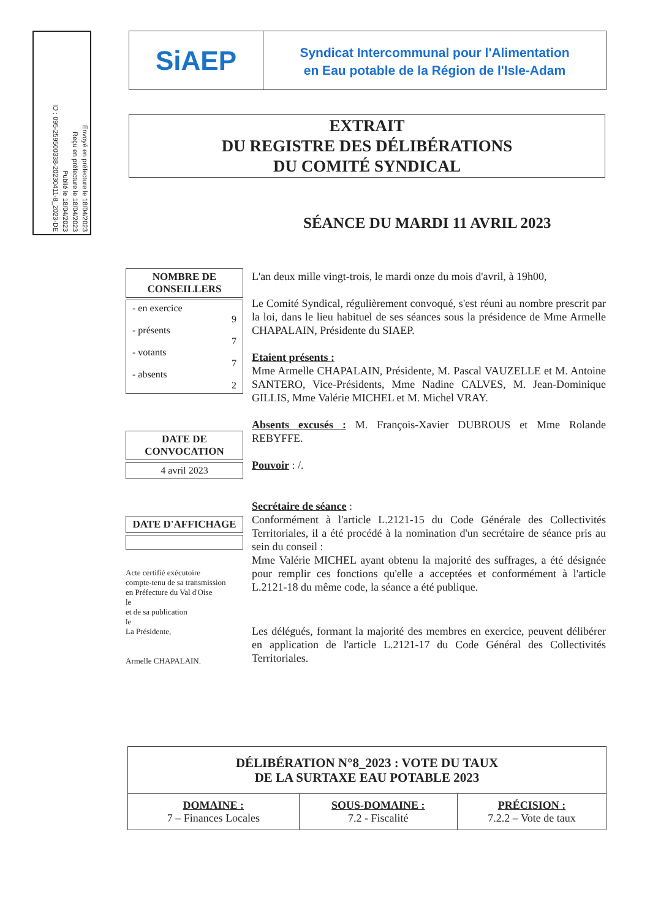Envoyé en préfecture le 18/04/2023
Reçu en préfecture le 18/04/2023
Publié le 18/04/2023
ID : 095-259500338-20230411-8_2023-DE
SiAEP
Syndicat Intercommunal pour l'Alimentation
en Eau potable de la Région de l'Isle-Adam
EXTRAIT
DU REGISTRE DES DÉLIBÉRATIONS
DU COMITÉ SYNDICAL
SÉANCE DU MARDI 11 AVRIL 2023
NOMBRE DE CONSEILLERS
- en exercice
9
- présents
7
- votants
7
- absents
2
DATE DE CONVOCATION
4 avril 2023
DATE D'AFFICHAGE
Acte certifié exécutoire
compte-tenu de sa transmission
en Préfecture du Val d'Oise
le
et de sa publication
le
La Présidente,
Armelle CHAPALAIN.
L'an deux mille vingt-trois, le mardi onze du mois d'avril, à 19h00,
Le Comité Syndical, régulièrement convoqué, s'est réuni au nombre prescrit par la loi, dans le lieu habituel de ses séances sous la présidence de Mme Armelle CHAPALAIN, Présidente du SIAEP.
Etaient présents :
Mme Armelle CHAPALAIN, Présidente, M. Pascal VAUZELLE et M. Antoine SANTERO, Vice-Présidents, Mme Nadine CALVES, M. Jean-Dominique GILLIS, Mme Valérie MICHEL et M. Michel VRAY.
Absents excusés : M. François-Xavier DUBROUS et Mme Rolande REBYFFE.
Pouvoir : /.
Secrétaire de séance :
Conformément à l'article L.2121-15 du Code Générale des Collectivités Territoriales, il a été procédé à la nomination d'un secrétaire de séance pris au sein du conseil :
Mme Valérie MICHEL ayant obtenu la majorité des suffrages, a été désignée pour remplir ces fonctions qu'elle a acceptées et conformément à l'article L.2121-18 du même code, la séance a été publique.
Les délégués, formant la majorité des membres en exercice, peuvent délibérer en application de l'article L.2121-17 du Code Général des Collectivités Territoriales.
| DÉLIBÉRATION N°8_2023 : VOTE DU TAUX DE LA SURTAXE EAU POTABLE 2023 | | |
| --- | --- | --- |
| DOMAINE : 7 – Finances Locales | SOUS-DOMAINE : 7.2 - Fiscalité | PRÉCISION : 7.2.2 – Vote de taux |